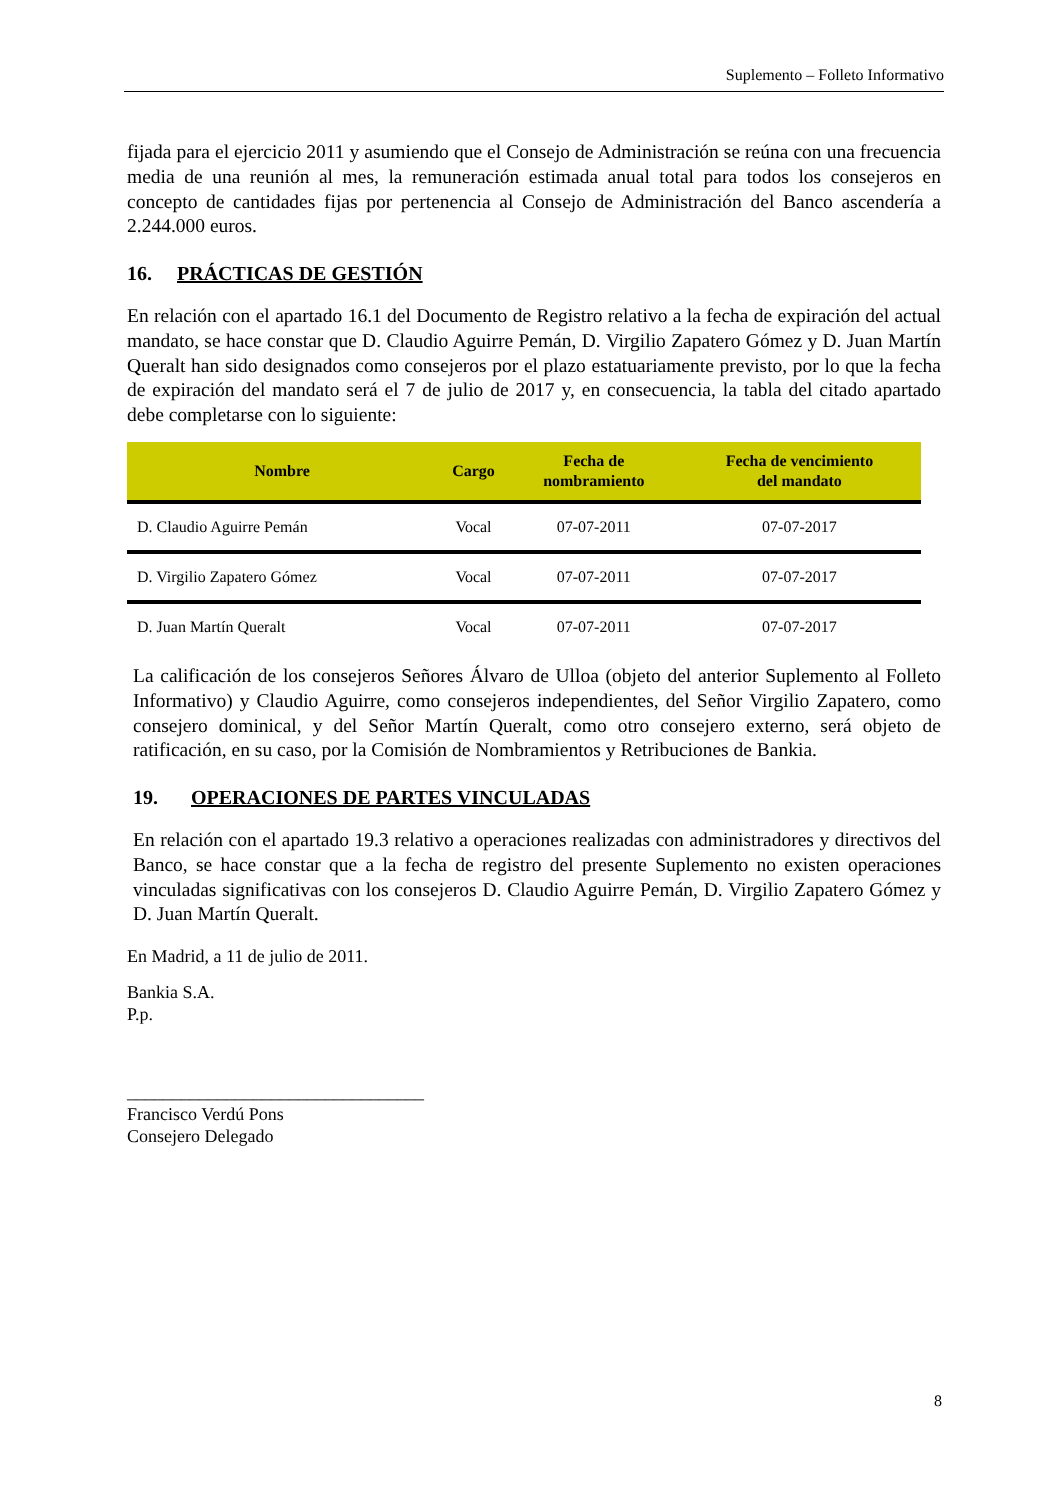Suplemento – Folleto Informativo
fijada para el ejercicio 2011 y asumiendo que el Consejo de Administración se reúna con una frecuencia media de una reunión al mes, la remuneración estimada anual total para todos los consejeros en concepto de cantidades fijas por pertenencia al Consejo de Administración del Banco ascendería a 2.244.000 euros.
16. PRÁCTICAS DE GESTIÓN
En relación con el apartado 16.1 del Documento de Registro relativo a la fecha de expiración del actual mandato, se hace constar que D. Claudio Aguirre Pemán, D. Virgilio Zapatero Gómez y D. Juan Martín Queralt han sido designados como consejeros por el plazo estatuariamente previsto, por lo que la fecha de expiración del mandato será el 7 de julio de 2017 y, en consecuencia, la tabla del citado apartado debe completarse con lo siguiente:
| Nombre | Cargo | Fecha de nombramiento | Fecha de vencimiento del mandato |
| --- | --- | --- | --- |
| D. Claudio Aguirre Pemán | Vocal | 07-07-2011 | 07-07-2017 |
| D. Virgilio Zapatero Gómez | Vocal | 07-07-2011 | 07-07-2017 |
| D. Juan Martín Queralt | Vocal | 07-07-2011 | 07-07-2017 |
La calificación de los consejeros Señores Álvaro de Ulloa (objeto del anterior Suplemento al Folleto Informativo) y Claudio Aguirre, como consejeros independientes, del Señor Virgilio Zapatero, como consejero dominical, y del Señor Martín Queralt, como otro consejero externo, será objeto de ratificación, en su caso, por la Comisión de Nombramientos y Retribuciones de Bankia.
19. OPERACIONES DE PARTES VINCULADAS
En relación con el apartado 19.3 relativo a operaciones realizadas con administradores y directivos del Banco, se hace constar que a la fecha de registro del presente Suplemento no existen operaciones vinculadas significativas con los consejeros D. Claudio Aguirre Pemán, D. Virgilio Zapatero Gómez y D. Juan Martín Queralt.
En Madrid, a 11 de julio de 2011.
Bankia S.A.
P.p.
_________________________________
Francisco Verdú Pons
Consejero Delegado
8